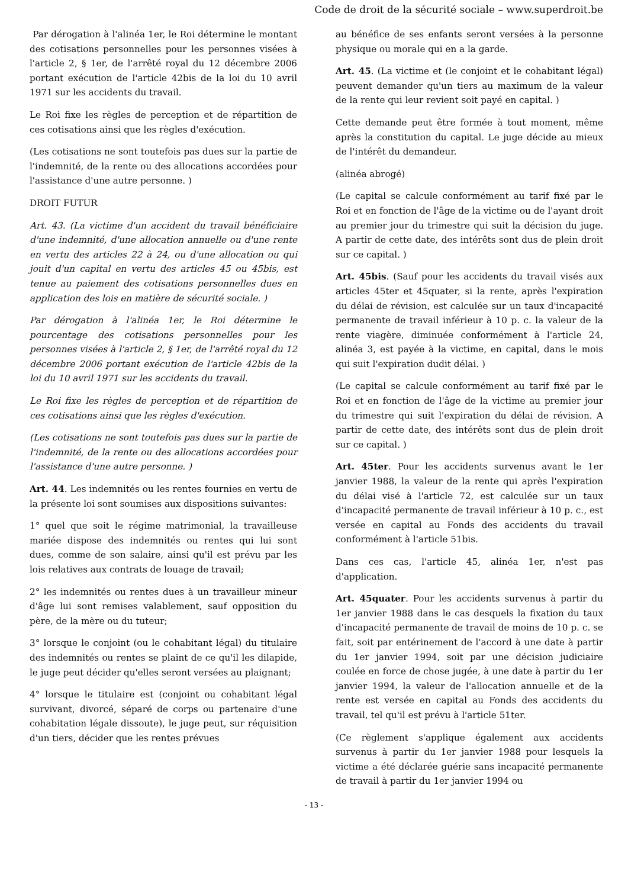Code de droit de la sécurité sociale – www.superdroit.be
Par dérogation à l'alinéa 1er, le Roi détermine le montant des cotisations personnelles pour les personnes visées à l'article 2, § 1er, de l'arrêté royal du 12 décembre 2006 portant exécution de l'article 42bis de la loi du 10 avril 1971 sur les accidents du travail.
Le Roi fixe les règles de perception et de répartition de ces cotisations ainsi que les règles d'exécution.
(Les cotisations ne sont toutefois pas dues sur la partie de l'indemnité, de la rente ou des allocations accordées pour l'assistance d'une autre personne. )
DROIT FUTUR
Art. 43. (La victime d'un accident du travail bénéficiaire d'une indemnité, d'une allocation annuelle ou d'une rente en vertu des articles 22 à 24, ou d'une allocation ou qui jouit d'un capital en vertu des articles 45 ou 45bis, est tenue au paiement des cotisations personnelles dues en application des lois en matière de sécurité sociale. )
Par dérogation à l'alinéa 1er, le Roi détermine le pourcentage des cotisations personnelles pour les personnes visées à l'article 2, § 1er, de l'arrêté royal du 12 décembre 2006 portant exécution de l'article 42bis de la loi du 10 avril 1971 sur les accidents du travail.
Le Roi fixe les règles de perception et de répartition de ces cotisations ainsi que les règles d'exécution.
(Les cotisations ne sont toutefois pas dues sur la partie de l'indemnité, de la rente ou des allocations accordées pour l'assistance d'une autre personne. )
Art. 44. Les indemnités ou les rentes fournies en vertu de la présente loi sont soumises aux dispositions suivantes:
1° quel que soit le régime matrimonial, la travailleuse mariée dispose des indemnités ou rentes qui lui sont dues, comme de son salaire, ainsi qu'il est prévu par les lois relatives aux contrats de louage de travail;
2° les indemnités ou rentes dues à un travailleur mineur d'âge lui sont remises valablement, sauf opposition du père, de la mère ou du tuteur;
3° lorsque le conjoint (ou le cohabitant légal) du titulaire des indemnités ou rentes se plaint de ce qu'il les dilapide, le juge peut décider qu'elles seront versées au plaignant;
4° lorsque le titulaire est (conjoint ou cohabitant légal survivant, divorcé, séparé de corps ou partenaire d'une cohabitation légale dissoute), le juge peut, sur réquisition d'un tiers, décider que les rentes prévues
au bénéfice de ses enfants seront versées à la personne physique ou morale qui en a la garde.
Art. 45. (La victime et (le conjoint et le cohabitant légal) peuvent demander qu'un tiers au maximum de la valeur de la rente qui leur revient soit payé en capital. )
Cette demande peut être formée à tout moment, même après la constitution du capital. Le juge décide au mieux de l'intérêt du demandeur.
(alinéa abrogé)
(Le capital se calcule conformément au tarif fixé par le Roi et en fonction de l'âge de la victime ou de l'ayant droit au premier jour du trimestre qui suit la décision du juge. A partir de cette date, des intérêts sont dus de plein droit sur ce capital. )
Art. 45bis. (Sauf pour les accidents du travail visés aux articles 45ter et 45quater, si la rente, après l'expiration du délai de révision, est calculée sur un taux d'incapacité permanente de travail inférieur à 10 p. c. la valeur de la rente viagère, diminuée conformément à l'article 24, alinéa 3, est payée à la victime, en capital, dans le mois qui suit l'expiration dudit délai. )
(Le capital se calcule conformément au tarif fixé par le Roi et en fonction de l'âge de la victime au premier jour du trimestre qui suit l'expiration du délai de révision. A partir de cette date, des intérêts sont dus de plein droit sur ce capital. )
Art. 45ter. Pour les accidents survenus avant le 1er janvier 1988, la valeur de la rente qui après l'expiration du délai visé à l'article 72, est calculée sur un taux d'incapacité permanente de travail inférieur à 10 p. c., est versée en capital au Fonds des accidents du travail conformément à l'article 51bis.
Dans ces cas, l'article 45, alinéa 1er, n'est pas d'application.
Art. 45quater. Pour les accidents survenus à partir du 1er janvier 1988 dans le cas desquels la fixation du taux d'incapacité permanente de travail de moins de 10 p. c. se fait, soit par entérinement de l'accord à une date à partir du 1er janvier 1994, soit par une décision judiciaire coulée en force de chose jugée, à une date à partir du 1er janvier 1994, la valeur de l'allocation annuelle et de la rente est versée en capital au Fonds des accidents du travail, tel qu'il est prévu à l'article 51ter.
(Ce règlement s'applique également aux accidents survenus à partir du 1er janvier 1988 pour lesquels la victime a été déclarée guérie sans incapacité permanente de travail à partir du 1er janvier 1994 ou
- 13 -